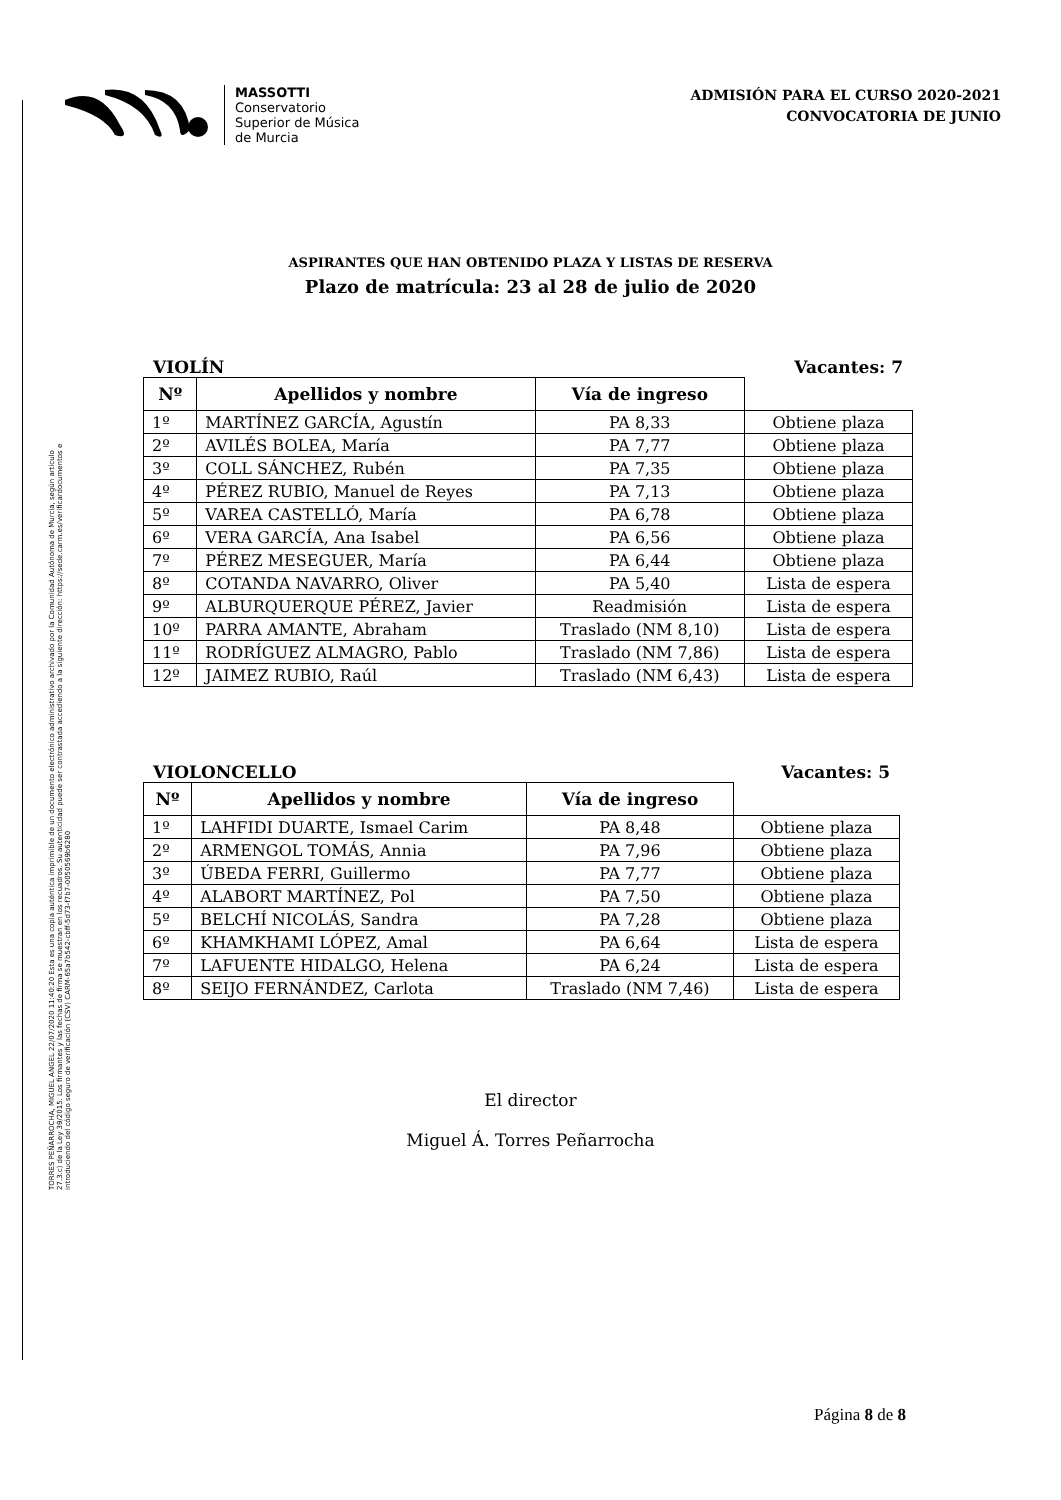TORRES PEÑARROCHA, MIGUEL ANGEL 22/07/2020 11:40:20 Esta es una copia auténtica imprimible de un documento electrónico administrativo archivado por la Comunidad Autónoma de Murcia, según artículo 27.3.c) de la Ley 39/2015. Los firmantes y las fechas de firma se muestran en los recuadros. Su autenticidad puede ser contrastada accediendo a la siguiente dirección: https://sede.carm.es/verificardocumentos e introduciendo del código seguro de verificación (CSV) CARM-65a7b542-cbff-5d73-f7b7-0050569b6280
MASSOTTI
Conservatorio
Superior de Música
de Murcia
ADMISIÓN PARA EL CURSO 2020-2021
CONVOCATORIA DE JUNIO
ASPIRANTES QUE HAN OBTENIDO PLAZA Y LISTAS DE RESERVA
Plazo de matrícula: 23 al 28 de julio de 2020
VIOLÍN Vacantes: 7
| Nº | Apellidos y nombre | Vía de ingreso | |
| --- | --- | --- | --- |
| 1º | MARTÍNEZ GARCÍA, Agustín | PA 8,33 | Obtiene plaza |
| 2º | AVILÉS BOLEA, María | PA 7,77 | Obtiene plaza |
| 3º | COLL SÁNCHEZ, Rubén | PA 7,35 | Obtiene plaza |
| 4º | PÉREZ RUBIO, Manuel de Reyes | PA 7,13 | Obtiene plaza |
| 5º | VAREA CASTELLÓ, María | PA 6,78 | Obtiene plaza |
| 6º | VERA GARCÍA, Ana Isabel | PA 6,56 | Obtiene plaza |
| 7º | PÉREZ MESEGUER, María | PA 6,44 | Obtiene plaza |
| 8º | COTANDA NAVARRO, Oliver | PA 5,40 | Lista de espera |
| 9º | ALBURQUERQUE PÉREZ, Javier | Readmisión | Lista de espera |
| 10º | PARRA AMANTE, Abraham | Traslado (NM 8,10) | Lista de espera |
| 11º | RODRÍGUEZ ALMAGRO, Pablo | Traslado (NM 7,86) | Lista de espera |
| 12º | JAIMEZ RUBIO, Raúl | Traslado (NM 6,43) | Lista de espera |
VIOLONCELLO Vacantes: 5
| Nº | Apellidos y nombre | Vía de ingreso | |
| --- | --- | --- | --- |
| 1º | LAHFIDI DUARTE, Ismael Carim | PA 8,48 | Obtiene plaza |
| 2º | ARMENGOL TOMÁS, Annia | PA 7,96 | Obtiene plaza |
| 3º | ÚBEDA FERRI, Guillermo | PA 7,77 | Obtiene plaza |
| 4º | ALABORT MARTÍNEZ, Pol | PA 7,50 | Obtiene plaza |
| 5º | BELCHÍ NICOLÁS, Sandra | PA 7,28 | Obtiene plaza |
| 6º | KHAMKHAMI LÓPEZ, Amal | PA 6,64 | Lista de espera |
| 7º | LAFUENTE HIDALGO, Helena | PA 6,24 | Lista de espera |
| 8º | SEIJO FERNÁNDEZ, Carlota | Traslado (NM 7,46) | Lista de espera |
El director
Miguel Á. Torres Peñarrocha
Página 8 de 8